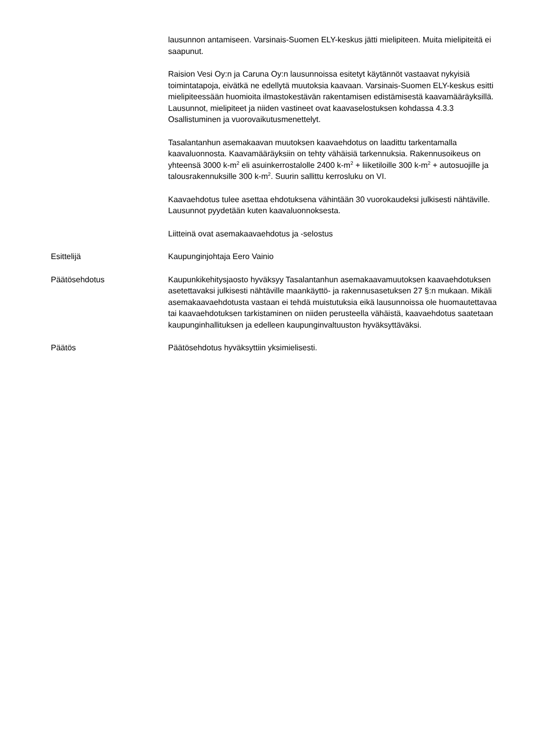lausunnon antamiseen. Varsinais-Suomen ELY-keskus jätti mielipiteen. Muita mielipiteitä ei saapunut.
Raision Vesi Oy:n ja Caruna Oy:n lausunnoissa esitetyt käytännöt vastaavat nykyisiä toimintatapoja, eivätkä ne edellytä muutoksia kaavaan. Varsinais-Suomen ELY-keskus esitti mielipiteessään huomioita ilmastokestävän rakentamisen edistämisestä kaavamääräyksillä. Lausunnot, mielipiteet ja niiden vastineet ovat kaavaselostuksen kohdassa 4.3.3 Osallistuminen ja vuorovaikutusmenettelyt.
Tasalantanhun asemakaavan muutoksen kaavaehdotus on laadittu tarkentamalla kaavaluonnosta. Kaavamääräyksiin on tehty vähäisiä tarkennuksia. Rakennusoikeus on yhteensä 3000 k-m<sup>2</sup> eli asuinkerrostalolle 2400 k-m<sup>2</sup> + liiketiloille 300 k-m<sup>2</sup> + autosuojille ja talousrakennuksille 300 k-m<sup>2</sup>. Suurin sallittu kerrosluku on VI.
Kaavaehdotus tulee asettaa ehdotuksena vähintään 30 vuorokaudeksi julkisesti nähtäville. Lausunnot pyydetään kuten kaavaluonnoksesta.
Liitteinä ovat asemakaavaehdotus ja -selostus
Esittelijä Kaupunginjohtaja Eero Vainio
Päätösehdotus Kaupunkikehitysjaosto hyväksyy Tasalantanhun asemakaavamuutoksen kaavaehdotuksen asetettavaksi julkisesti nähtäville maankäyttö- ja rakennusasetuksen 27 §:n mukaan. Mikäli asemakaavaehdotusta vastaan ei tehdä muistutuksia eikä lausunnoissa ole huomautettavaa tai kaavaehdotuksen tarkistaminen on niiden perusteella vähäistä, kaavaehdotus saatetaan kaupunginhallituksen ja edelleen kaupunginvaltuuston hyväksyttäväksi.
Päätös Päätösehdotus hyväksyttiin yksimielisesti.